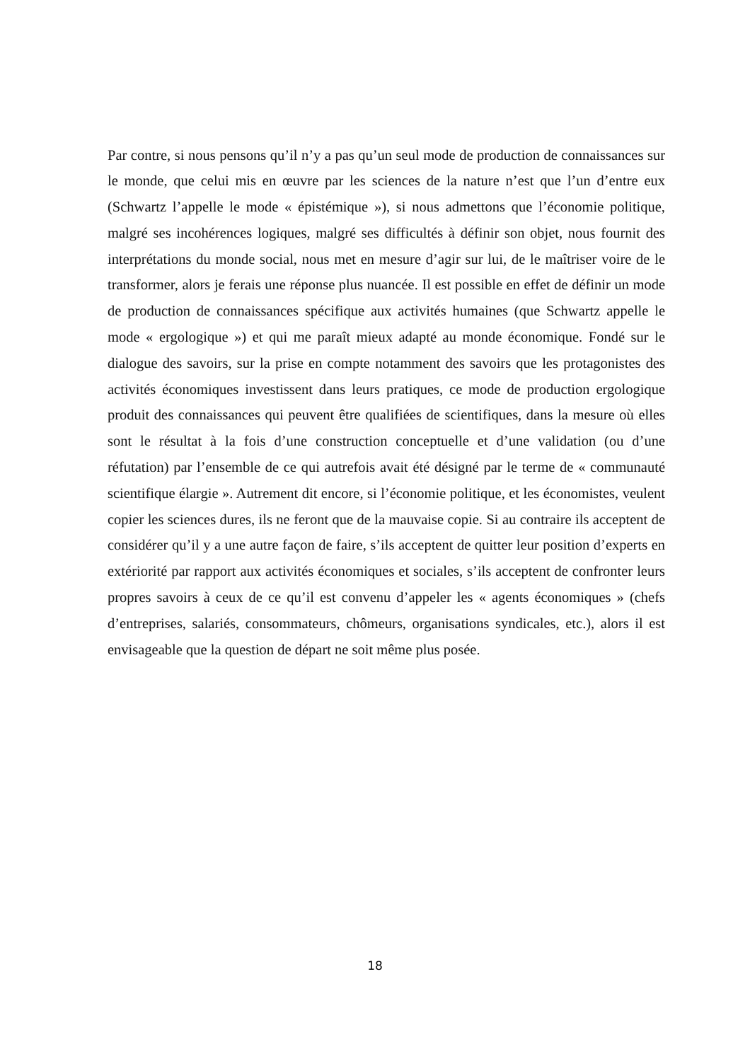Par contre, si nous pensons qu’il n’y a pas qu’un seul mode de production de connaissances sur le monde, que celui mis en œuvre par les sciences de la nature n’est que l’un d’entre eux (Schwartz l’appelle le mode « épistémique »), si nous admettons que l’économie politique, malgré ses incohérences logiques, malgré ses difficultés à définir son objet, nous fournit des interprétations du monde social, nous met en mesure d’agir sur lui, de le maîtriser voire de le transformer, alors je ferais une réponse plus nuancée. Il est possible en effet de définir un mode de production de connaissances spécifique aux activités humaines (que Schwartz appelle le mode « ergologique ») et qui me paraît mieux adapté au monde économique. Fondé sur le dialogue des savoirs, sur la prise en compte notamment des savoirs que les protagonistes des activités économiques investissent dans leurs pratiques, ce mode de production ergologique produit des connaissances qui peuvent être qualifiées de scientifiques, dans la mesure où elles sont le résultat à la fois d’une construction conceptuelle et d’une validation (ou d’une réfutation) par l’ensemble de ce qui autrefois avait été désigné par le terme de « communauté scientifique élargie ». Autrement dit encore, si l’économie politique, et les économistes, veulent copier les sciences dures, ils ne feront que de la mauvaise copie. Si au contraire ils acceptent de considérer qu’il y a une autre façon de faire, s’ils acceptent de quitter leur position d’experts en extériorité par rapport aux activités économiques et sociales, s’ils acceptent de confronter leurs propres savoirs à ceux de ce qu’il est convenu d’appeler les « agents économiques » (chefs d’entreprises, salariés, consommateurs, chômeurs, organisations syndicales, etc.), alors il est envisageable que la question de départ ne soit même plus posée.
18